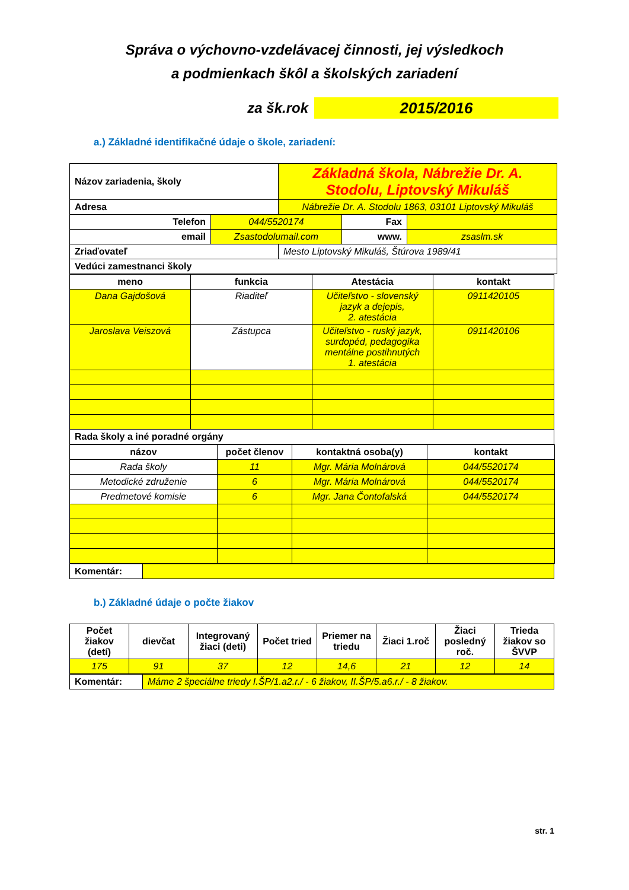Správa o výchovno-vzdelávacej činnosti, jej výsledkoch
a podmienkach škôl a školských zariadení
za šk.rok
2015/2016
a.) Základné identifikačné údaje o škole, zariadení:
| Názov zariadenia, školy | | Základná škola, Nábrežie Dr. A. Stodolu, Liptovský Mikuláš | | |
| Adresa | | Nábrežie Dr. A. Stodolu 1863, 03101 Liptovský Mikuláš | | |
| Telefon | 044/5520174 | | Fax | |
| email | Zsastodolumail.com | | www. | zsaslm.sk |
| Zriaďovateľ | | Mesto Liptovský Mikuláš, Štúrova 1989/41 | | |
| Vedúci zamestnanci školy | | | | |
| meno | funkcia | Atestácia | kontakt |
| --- | --- | --- | --- |
| Dana Gajdošová | Riaditeľ | Učiteľstvo - slovenský jazyk a dejepis, 2. atestácia | 0911420105 |
| Jaroslava Veiszová | Zástupca | Učiteľstvo - ruský jazyk, surdopéd, pedagogika mentálne postihnutých 1. atestácia | 0911420106 |
| Rada školy a iné poradné orgány | | | |
| názov | počet členov | kontaktná osoba(y) | kontakt |
| --- | --- | --- | --- |
| Rada školy | 11 | Mgr. Mária Molnárová | 044/5520174 |
| Metodické združenie | 6 | Mgr. Mária Molnárová | 044/5520174 |
| Predmetové komisie | 6 | Mgr. Jana Čontofalská | 044/5520174 |
| Komentár: | |
b.) Základné údaje o počte žiakov
| Počet žiakov (detí) | dievčat | Integrovaný žiaci (deti) | Počet tried | Priemer na triedu | Žiaci 1.roč | Žiaci posledný roč. | Trieda žiakov so ŠVVP |
| --- | --- | --- | --- | --- | --- | --- | --- |
| 175 | 91 | 37 | 12 | 14,6 | 21 | 12 | 14 |
| Komentár: | Máme 2 špeciálne triedy I.ŠP/1.a2.r./ - 6 žiakov, II.ŠP/5.a6.r./ - 8 žiakov. |
str. 1